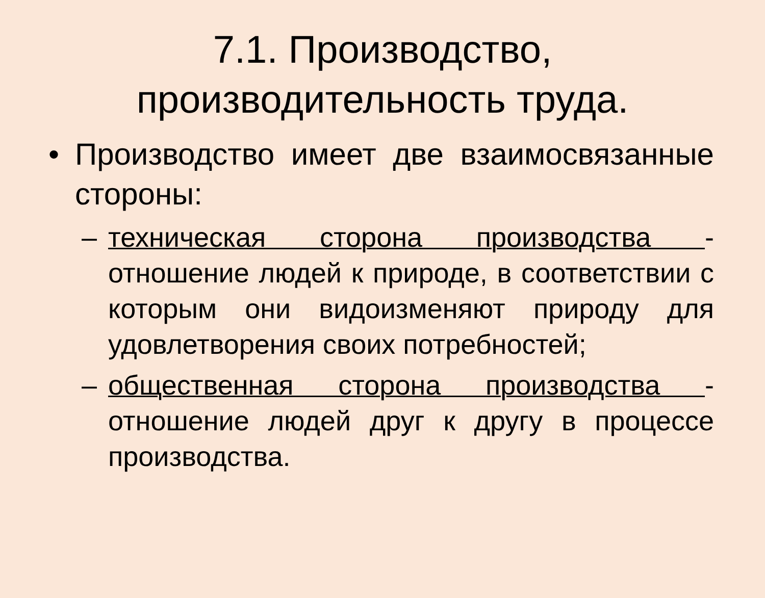7.1. Производство, производительность труда.
• Производство имеет две взаимосвязанные стороны:
– техническая сторона производства - отношение людей к природе, в соответствии с которым они видоизменяют природу для удовлетворения своих потребностей;
– общественная сторона производства - отношение людей друг к другу в процессе производства.